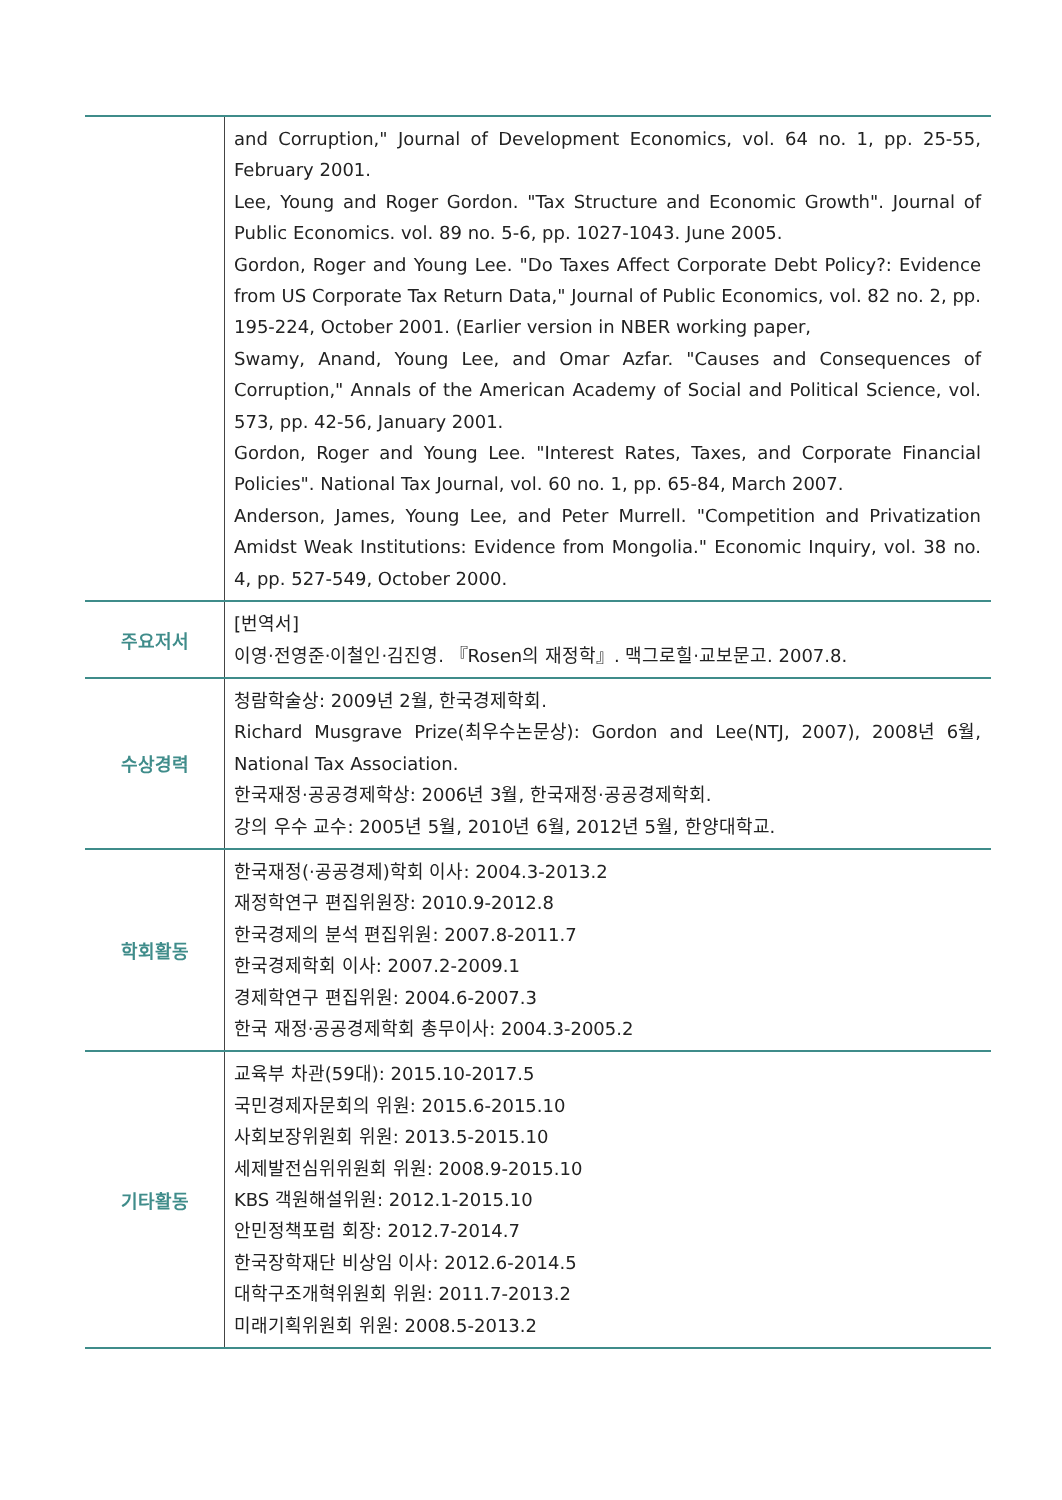| | and Corruption," Journal of Development Economics, vol. 64 no. 1, pp. 25-55, February 2001. Lee, Young and Roger Gordon. "Tax Structure and Economic Growth". Journal of Public Economics. vol. 89 no. 5-6, pp. 1027-1043. June 2005. Gordon, Roger and Young Lee. "Do Taxes Affect Corporate Debt Policy?: Evidence from US Corporate Tax Return Data," Journal of Public Economics, vol. 82 no. 2, pp. 195-224, October 2001. (Earlier version in NBER working paper, Swamy, Anand, Young Lee, and Omar Azfar. "Causes and Consequences of Corruption," Annals of the American Academy of Social and Political Science, vol. 573, pp. 42-56, January 2001. Gordon, Roger and Young Lee. "Interest Rates, Taxes, and Corporate Financial Policies". National Tax Journal, vol. 60 no. 1, pp. 65-84, March 2007. Anderson, James, Young Lee, and Peter Murrell. "Competition and Privatization Amidst Weak Institutions: Evidence from Mongolia." Economic Inquiry, vol. 38 no. 4, pp. 527-549, October 2000. |
| 주요저서 | [번역서] 이영·전영준·이철인·김진영. 『Rosen의 재정학』. 맥그로힐·교보문고. 2007.8. |
| 수상경력 | 청람학술상: 2009년 2월, 한국경제학회. Richard Musgrave Prize(최우수논문상): Gordon and Lee(NTJ, 2007), 2008년 6월, National Tax Association. 한국재정·공공경제학상: 2006년 3월, 한국재정·공공경제학회. 강의 우수 교수: 2005년 5월, 2010년 6월, 2012년 5월, 한양대학교. |
| 학회활동 | 한국재정(·공공경제)학회 이사: 2004.3-2013.2 재정학연구 편집위원장: 2010.9-2012.8 한국경제의 분석 편집위원: 2007.8-2011.7 한국경제학회 이사: 2007.2-2009.1 경제학연구 편집위원: 2004.6-2007.3 한국 재정·공공경제학회 총무이사: 2004.3-2005.2 |
| 기타활동 | 교육부 차관(59대): 2015.10-2017.5 국민경제자문회의 위원: 2015.6-2015.10 사회보장위원회 위원: 2013.5-2015.10 세제발전심위위원회 위원: 2008.9-2015.10 KBS 객원해설위원: 2012.1-2015.10 안민정책포럼 회장: 2012.7-2014.7 한국장학재단 비상임 이사: 2012.6-2014.5 대학구조개혁위원회 위원: 2011.7-2013.2 미래기획위원회 위원: 2008.5-2013.2 |